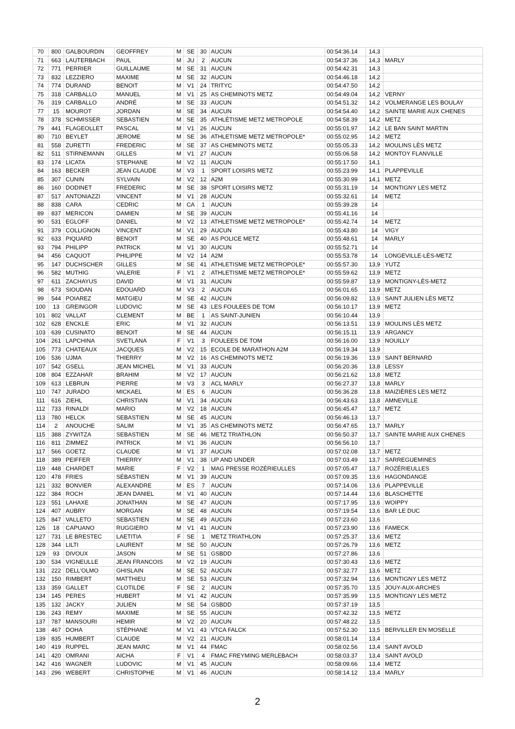| 70 | 800 | GALBOURDIN | GEOFFREY | M | SE | 30 | AUCUN | 00:54:36.14 | 14,3 | |
| 71 | 663 | LAUTERBACH | PAUL | M | JU | 2 | AUCUN | 00:54:37.36 | 14,3 | MARLY |
| 72 | 771 | PERRIER | GUILLAUME | M | SE | 31 | AUCUN | 00:54:42.31 | 14,3 | |
| 73 | 832 | LEZZIERO | MAXIME | M | SE | 32 | AUCUN | 00:54:46.18 | 14,2 | |
| 74 | 774 | DURAND | BENOIT | M | V1 | 24 | TRITYC | 00:54:47.50 | 14,2 | |
| 75 | 318 | CARBALLO | MANUEL | M | V1 | 25 | AS CHEMINOTS METZ | 00:54:49.04 | 14,2 | VERNY |
| 76 | 319 | CARBALLO | ANDRÉ | M | SE | 33 | AUCUN | 00:54:51.32 | 14,2 | VOLMERANGE LES BOULAY |
| 77 | 15 | MOUROT | JORDAN | M | SE | 34 | AUCUN | 00:54:54.40 | 14,2 | SAINTE MARIE AUX CHENES |
| 78 | 378 | SCHMISSER | SEBASTIEN | M | SE | 35 | ATHLÉTISME METZ METROPOLE | 00:54:58.39 | 14,2 | METZ |
| 79 | 441 | FLAGEOLLET | PASCAL | M | V1 | 26 | AUCUN | 00:55:01.97 | 14,2 | LE BAN SAINT MARTIN |
| 80 | 710 | BEYLET | JEROME | M | SE | 36 | ATHLETISME METZ METROPOLE* | 00:55:02.95 | 14,2 | METZ |
| 81 | 558 | ZURETTI | FREDERIC | M | SE | 37 | AS CHEMINOTS METZ | 00:55:05.33 | 14,2 | MOULINS LÈS METZ |
| 82 | 511 | STIRNEMANN | GILLES | M | V1 | 27 | AUCUN | 00:55:06.58 | 14,2 | MONTOY FLANVILLE |
| 83 | 174 | LICATA | STEPHANE | M | V2 | 11 | AUCUN | 00:55:17.50 | 14,1 | |
| 84 | 163 | BECKER | JEAN CLAUDE | M | V3 | 1 | SPORT LOISIRS METZ | 00:55:23.99 | 14,1 | PLAPPEVILLE |
| 85 | 307 | CUNIN | SYLVAIN | M | V2 | 12 | A2M | 00:55:30.99 | 14,1 | METZ |
| 86 | 160 | DODINET | FREDERIC | M | SE | 38 | SPORT LOISIRS METZ | 00:55:31.19 | 14 | MONTIGNY LES METZ |
| 87 | 517 | ANTONIAZZI | VINCENT | M | V1 | 28 | AUCUN | 00:55:32.61 | 14 | METZ |
| 88 | 838 | CARA | CEDRIC | M | CA | 1 | AUCUN | 00:55:39.28 | 14 | |
| 89 | 837 | MERICON | DAMIEN | M | SE | 39 | AUCUN | 00:55:41.16 | 14 | |
| 90 | 531 | EGLOFF | DANIEL | M | V2 | 13 | ATHLETISME METZ METROPOLE* | 00:55:42.74 | 14 | METZ |
| 91 | 379 | COLLIGNON | VINCENT | M | V1 | 29 | AUCUN | 00:55:43.80 | 14 | VIGY |
| 92 | 633 | PIQUARD | BENOIT | M | SE | 40 | AS POLICE METZ | 00:55:48.61 | 14 | MARLY |
| 93 | 794 | PHILIPP | PATRICK | M | V1 | 30 | AUCUN | 00:55:52.71 | 14 | |
| 94 | 456 | CAQUOT | PHILIPPE | M | V2 | 14 | A2M | 00:55:53.78 | 14 | LONGEVILLE-LÈS-METZ |
| 95 | 147 | DUCHSCHER | GILLES | M | SE | 41 | ATHLETISME METZ METROPOLE* | 00:55:57.30 | 13,9 | YUTZ |
| 96 | 582 | MUTHIG | VALERIE | F | V1 | 2 | ATHLETISME METZ METROPOLE* | 00:55:59.62 | 13,9 | METZ |
| 97 | 611 | ZACHAYUS | DAVID | M | V1 | 31 | AUCUN | 00:55:59.87 | 13,9 | MONTIGNY-LÈS-METZ |
| 98 | 673 | SIOUDAN | EDOUARD | M | V3 | 2 | AUCUN | 00:56:01.65 | 13,9 | METZ |
| 99 | 544 | POIAREZ | MATGIEU | M | SE | 42 | AUCUN | 00:56:09.82 | 13,9 | SAINT JULIEN LÈS METZ |
| 100 | 13 | GREINGOR | LUDOVIC | M | SE | 43 | LES FOULEES DE TOM | 00:56:10.17 | 13,9 | METZ |
| 101 | 802 | VALLAT | CLEMENT | M | BE | 1 | AS SAINT-JUNIEN | 00:56:10.44 | 13,9 | |
| 102 | 628 | ENCKLE | ERIC | M | V1 | 32 | AUCUN | 00:56:13.51 | 13,9 | MOULINS LÈS METZ |
| 103 | 639 | CUSINATO | BENOIT | M | SE | 44 | AUCUN | 00:56:15.11 | 13,9 | ARGANCY |
| 104 | 261 | LAPCHINA | SVETLANA | F | V1 | 3 | FOULEES DE TOM | 00:56:16.00 | 13,9 | NOUILLY |
| 105 | 773 | CHATEAUX | JACQUES | M | V2 | 15 | ECOLE DE MARATHON A2M | 00:56:19.34 | 13,9 | |
| 106 | 536 | UJMA | THIERRY | M | V2 | 16 | AS CHEMINOTS METZ | 00:56:19.36 | 13,9 | SAINT BERNARD |
| 107 | 542 | GSELL | JEAN MICHEL | M | V1 | 33 | AUCUN | 00:56:20.36 | 13,8 | LESSY |
| 108 | 804 | EZZAHAR | BRAHIM | M | V2 | 17 | AUCUN | 00:56:21.62 | 13,8 | METZ |
| 109 | 613 | LEBRUN | PIERRE | M | V3 | 3 | ACL MARLY | 00:56:27.37 | 13,8 | MARLY |
| 110 | 747 | JURADO | MICKAEL | M | ES | 6 | AUCUN | 00:56:36.28 | 13,8 | MAIZIÈRES LES METZ |
| 111 | 616 | ZIEHL | CHRISTIAN | M | V1 | 34 | AUCUN | 00:56:43.63 | 13,8 | AMNEVILLE |
| 112 | 733 | RINALDI | MARIO | M | V2 | 18 | AUCUN | 00:56:45.47 | 13,7 | METZ |
| 113 | 780 | HELCK | SEBASTIEN | M | SE | 45 | AUCUN | 00:56:46.13 | 13,7 | |
| 114 | 2 | ANOUCHE | SALIM | M | V1 | 35 | AS CHEMINOTS METZ | 00:56:47.65 | 13,7 | MARLY |
| 115 | 388 | ZYWITZA | SEBASTIEN | M | SE | 46 | METZ TRIATHLON | 00:56:50.37 | 13,7 | SAINTE MARIE AUX CHENES |
| 116 | 811 | ZIMMEZ | PATRICK | M | V1 | 36 | AUCUN | 00:56:56.10 | 13,7 | |
| 117 | 566 | GOETZ | CLAUDE | M | V1 | 37 | AUCUN | 00:57:02.08 | 13,7 | METZ |
| 118 | 389 | PEIFFER | THIERRY | M | V1 | 38 | UP AND UNDER | 00:57:03.49 | 13,7 | SARREGUEMINES |
| 119 | 448 | CHARDET | MARIE | F | V2 | 1 | MAG PRESSE ROZÉRIEULLES | 00:57:05.47 | 13,7 | ROZÉRIEULLES |
| 120 | 478 | FRIES | SÉBASTIEN | M | V1 | 39 | AUCUN | 00:57:09.35 | 13,6 | HAGONDANGE |
| 121 | 332 | BONVIER | ALEXANDRE | M | ES | 7 | AUCUN | 00:57:14.06 | 13,6 | PLAPPEVILLE |
| 122 | 384 | ROCH | JEAN DANIEL | M | V1 | 40 | AUCUN | 00:57:14.44 | 13,6 | BLASCHETTE |
| 123 | 551 | LAHAXE | JONATHAN | M | SE | 47 | AUCUN | 00:57:17.95 | 13,6 | WOIPPY |
| 124 | 407 | AUBRY | MORGAN | M | SE | 48 | AUCUN | 00:57:19.54 | 13,6 | BAR LE DUC |
| 125 | 847 | VALLETO | SEBASTIEN | M | SE | 49 | AUCUN | 00:57:23.60 | 13,6 | |
| 126 | 18 | CAPUANO | RUGGIERO | M | V1 | 41 | AUCUN | 00:57:23.90 | 13,6 | FAMECK |
| 127 | 731 | LE BRESTEC | LAETITIA | F | SE | 1 | METZ TRIATHLON | 00:57:25.37 | 13,6 | METZ |
| 128 | 344 | LILTI | LAURENT | M | SE | 50 | AUCUN | 00:57:26.79 | 13,6 | METZ |
| 129 | 93 | DIVOUX | JASON | M | SE | 51 | GSBDD | 00:57:27.86 | 13,6 | |
| 130 | 534 | VIGNEULLE | JEAN FRANCOIS | M | V2 | 19 | AUCUN | 00:57:30.43 | 13,6 | METZ |
| 131 | 222 | DELL'OLMO | GHISLAIN | M | SE | 52 | AUCUN | 00:57:32.77 | 13,6 | METZ |
| 132 | 150 | RIMBERT | MATTHIEU | M | SE | 53 | AUCUN | 00:57:32.94 | 13,6 | MONTIGNY LES METZ |
| 133 | 359 | GALLET | CLOTILDE | F | SE | 2 | AUCUN | 00:57:35.70 | 13,5 | JOUY-AUX-ARCHES |
| 134 | 145 | PERES | HUBERT | M | V1 | 42 | AUCUN | 00:57:35.99 | 13,5 | MONTIGNY LES METZ |
| 135 | 132 | JACKY | JULIEN | M | SE | 54 | GSBDD | 00:57:37.19 | 13,5 | |
| 136 | 243 | REMY | MAXIME | M | SE | 55 | AUCUN | 00:57:42.32 | 13,5 | METZ |
| 137 | 787 | MANSOURI | HEMIR | M | V2 | 20 | AUCUN | 00:57:48.22 | 13,5 | |
| 138 | 467 | DOHA | STÉPHANE | M | V1 | 43 | VTCA FALCK | 00:57:52.30 | 13,5 | BERVILLER EN MOSELLE |
| 139 | 835 | HUMBERT | CLAUDE | M | V2 | 21 | AUCUN | 00:58:01.14 | 13,4 | |
| 140 | 419 | RUPPEL | JEAN MARC | M | V1 | 44 | FMAC | 00:58:02.56 | 13,4 | SAINT AVOLD |
| 141 | 420 | OMRANI | AICHA | F | V1 | 4 | FMAC FREYMING MERLEBACH | 00:58:03.37 | 13,4 | SAINT AVOLD |
| 142 | 416 | WAGNER | LUDOVIC | M | V1 | 45 | AUCUN | 00:58:09.66 | 13,4 | METZ |
| 143 | 296 | WEBERT | CHRISTOPHE | M | V1 | 46 | AUCUN | 00:58:14.12 | 13,4 | MARLY |
2